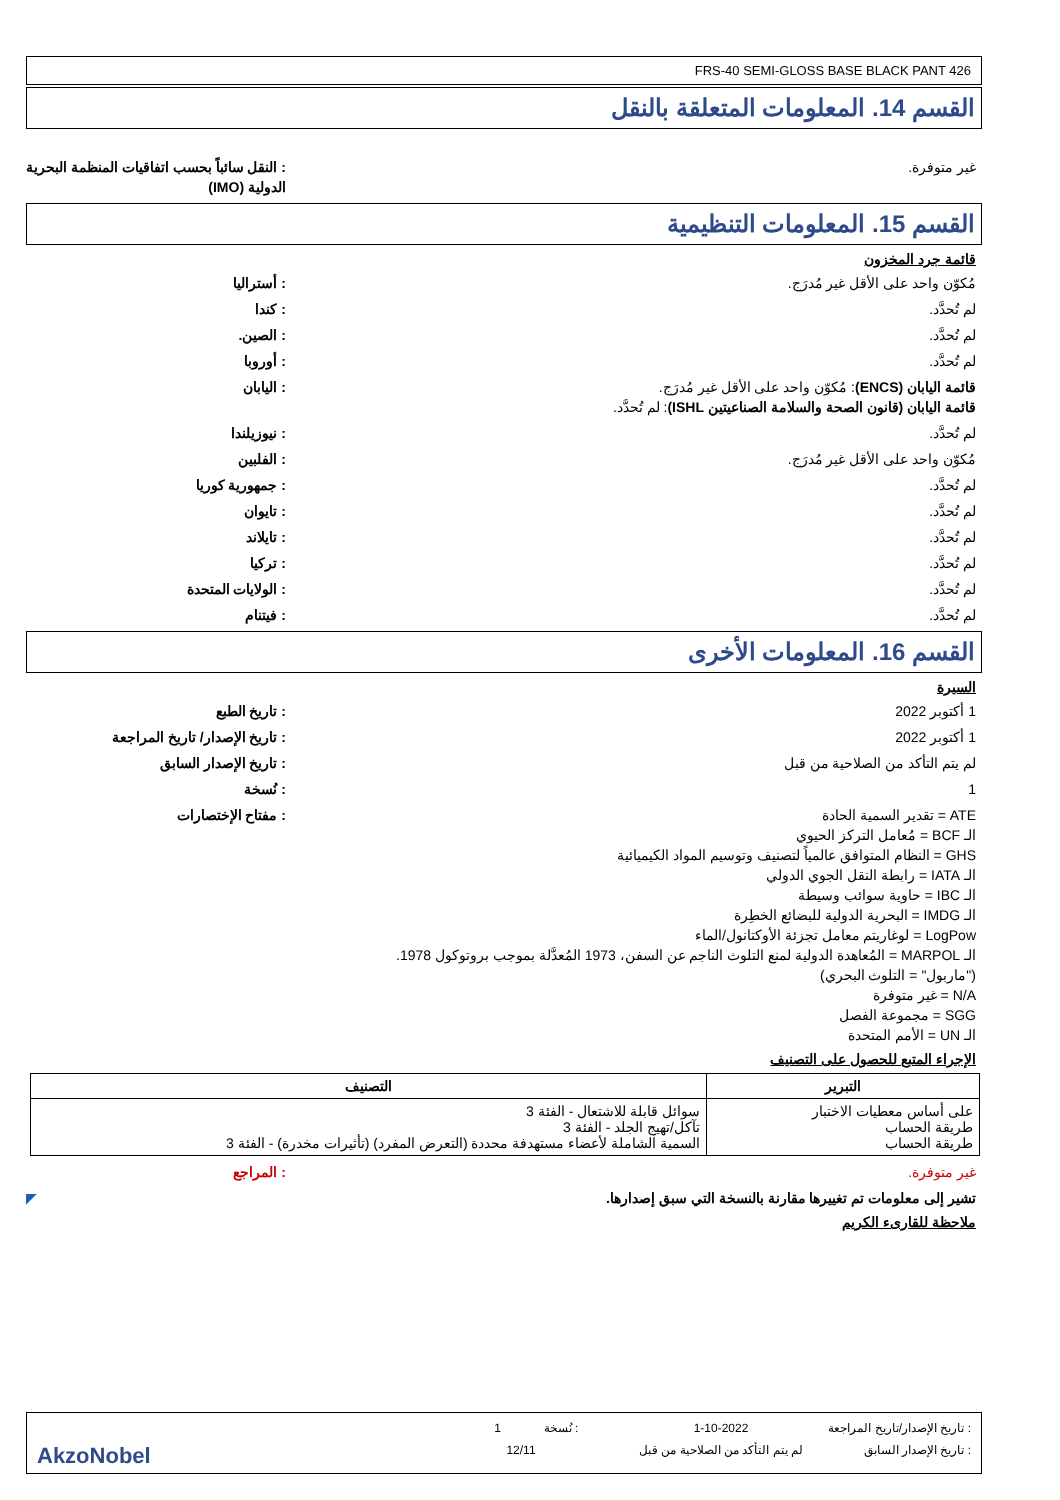FRS-40 SEMI-GLOSS BASE BLACK PANT 426
القسم 14. المعلومات المتعلقة بالنقل
غير متوفرة. : النقل سائباً بحسب اتفاقيات المنظمة البحرية الدولية (IMO)
القسم 15. المعلومات التنظيمية
قائمة جرد المخزون
مُكوّن واحد على الأقل غير مُدرَج.
: أستراليا
لم تُحدَّد. : كندا
لم تُحدَّد. : الصين.
لم تُحدَّد. : أوروبا
قائمة اليابان (ENCS): مُكوّن واحد على الأقل غير مُدرَج.
قائمة اليابان (قانون الصحة والسلامة الصناعيتين ISHL): لم تُحدَّد.
: اليابان
لم تُحدَّد. : نيوزيلندا
مُكوّن واحد على الأقل غير مُدرَج.
: الفلبين
لم تُحدَّد. : جمهورية كوريا
لم تُحدَّد. : تايوان
لم تُحدَّد. : تايلاند
لم تُحدَّد. : تركيا
لم تُحدَّد. : الولايات المتحدة
لم تُحدَّد. : فيتنام
القسم 16. المعلومات الأخرى
السيرة
1 أكتوبر 2022 : تاريخ الطبع
1 أكتوبر 2022 : تاريخ الإصدار/ تاريخ المراجعة
لم يتم التأكد من الصلاحية من قبل
: تاريخ الإصدار السابق
1 : نُسخة
ATE = تقدير السمية الحادة
الـ BCF = مُعامل التركز الحيوي
GHS = النظام المتوافق عالمياً لتصنيف وتوسيم المواد الكيميائية
الـ IATA = رابطة النقل الجوي الدولي
الـ IBC = حاوية سوائب وسيطة
الـ IMDG = البحرية الدولية للبضائع الخطِرة
LogPow = لوغاريتم معامل تجزئة الأوكتانول/الماء
الـ MARPOL = المُعاهدة الدولية لمنع التلوث الناجم عن السفن، 1973 المُعدَّلة بموجب بروتوكول 1978.
("ماربول" = التلوث البحري)
N/A = غير متوفرة
SGG = مجموعة الفصل
الـ UN = الأمم المتحدة
: مفتاح الإختصارات
الإجراء المتبع للحصول على التصنيف
| التبرير | التصنيف |
| --- | --- |
| على أساس معطيات الاختبار طريقة الحساب طريقة الحساب | سوائل قابلة للاشتعال - الفئة 3 تآكل/تهيج الجلد - الفئة 3 السمية الشاملة لأعضاء مستهدفة محددة (التعرض المفرد) (تأثيرات مخدرة) - الفئة 3 |
غير متوفرة. : المراجع
تشير إلى معلومات تم تغييرها مقارنة بالنسخة التي سبق إصدارها.
◤
ملاحظة للقارىء الكريم
: تاريخ الإصدار/تاريخ المراجعة
1-10-2022 : نُسخة 1
: تاريخ الإصدار السابق
لم يتم التأكد من الصلاحية من قبل
12/11
AkzoNobel